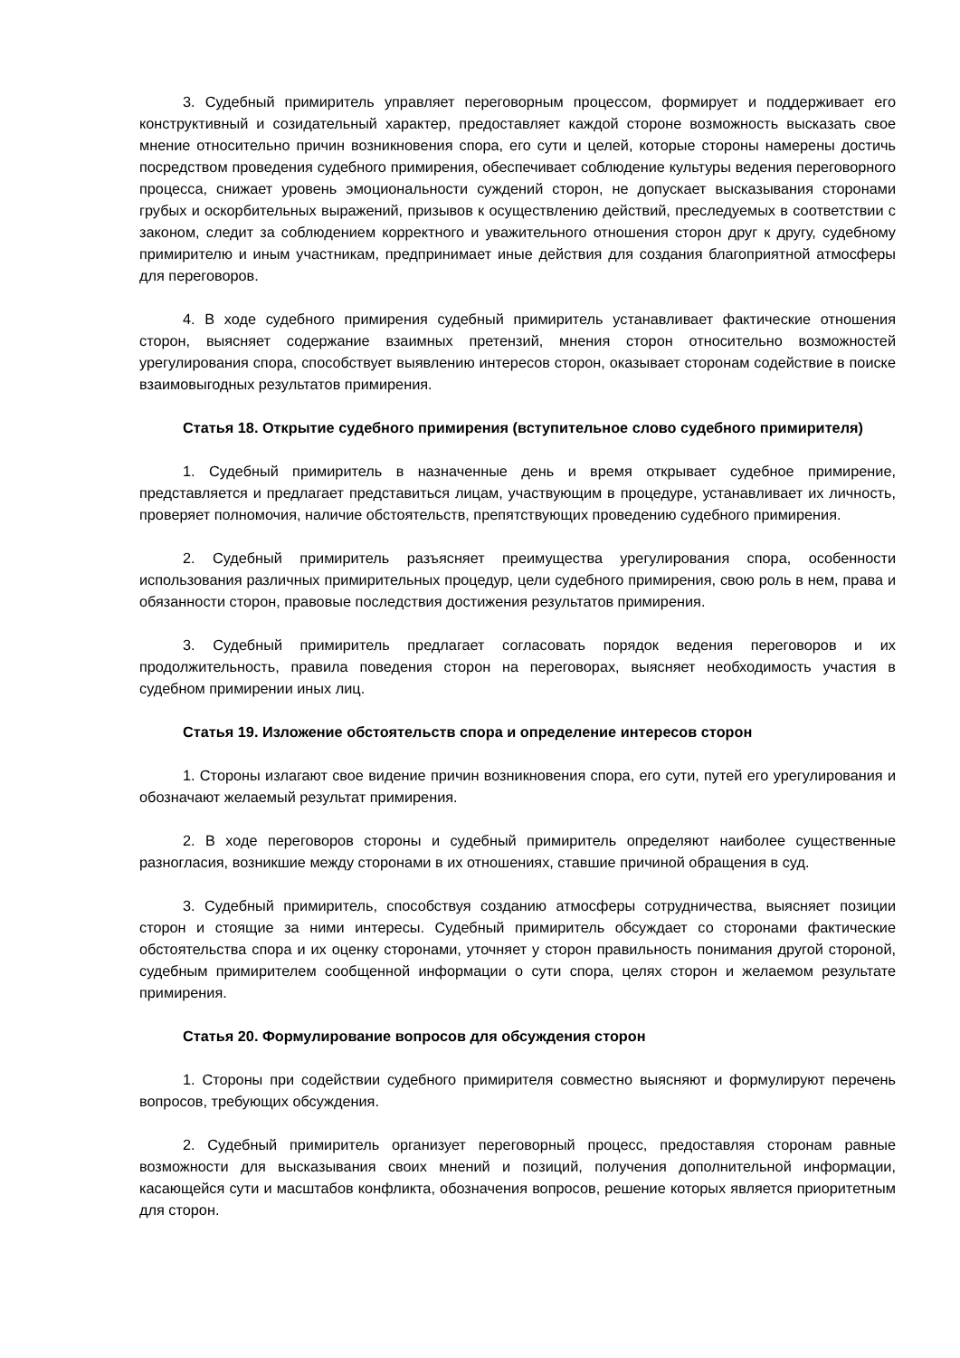3. Судебный примиритель управляет переговорным процессом, формирует и поддерживает его конструктивный и созидательный характер, предоставляет каждой стороне возможность высказать свое мнение относительно причин возникновения спора, его сути и целей, которые стороны намерены достичь посредством проведения судебного примирения, обеспечивает соблюдение культуры ведения переговорного процесса, снижает уровень эмоциональности суждений сторон, не допускает высказывания сторонами грубых и оскорбительных выражений, призывов к осуществлению действий, преследуемых в соответствии с законом, следит за соблюдением корректного и уважительного отношения сторон друг к другу, судебному примирителю и иным участникам, предпринимает иные действия для создания благоприятной атмосферы для переговоров.
4. В ходе судебного примирения судебный примиритель устанавливает фактические отношения сторон, выясняет содержание взаимных претензий, мнения сторон относительно возможностей урегулирования спора, способствует выявлению интересов сторон, оказывает сторонам содействие в поиске взаимовыгодных результатов примирения.
Статья 18. Открытие судебного примирения (вступительное слово судебного примирителя)
1. Судебный примиритель в назначенные день и время открывает судебное примирение, представляется и предлагает представиться лицам, участвующим в процедуре, устанавливает их личность, проверяет полномочия, наличие обстоятельств, препятствующих проведению судебного примирения.
2. Судебный примиритель разъясняет преимущества урегулирования спора, особенности использования различных примирительных процедур, цели судебного примирения, свою роль в нем, права и обязанности сторон, правовые последствия достижения результатов примирения.
3. Судебный примиритель предлагает согласовать порядок ведения переговоров и их продолжительность, правила поведения сторон на переговорах, выясняет необходимость участия в судебном примирении иных лиц.
Статья 19. Изложение обстоятельств спора и определение интересов сторон
1. Стороны излагают свое видение причин возникновения спора, его сути, путей его урегулирования и обозначают желаемый результат примирения.
2. В ходе переговоров стороны и судебный примиритель определяют наиболее существенные разногласия, возникшие между сторонами в их отношениях, ставшие причиной обращения в суд.
3. Судебный примиритель, способствуя созданию атмосферы сотрудничества, выясняет позиции сторон и стоящие за ними интересы. Судебный примиритель обсуждает со сторонами фактические обстоятельства спора и их оценку сторонами, уточняет у сторон правильность понимания другой стороной, судебным примирителем сообщенной информации о сути спора, целях сторон и желаемом результате примирения.
Статья 20. Формулирование вопросов для обсуждения сторон
1. Стороны при содействии судебного примирителя совместно выясняют и формулируют перечень вопросов, требующих обсуждения.
2. Судебный примиритель организует переговорный процесс, предоставляя сторонам равные возможности для высказывания своих мнений и позиций, получения дополнительной информации, касающейся сути и масштабов конфликта, обозначения вопросов, решение которых является приоритетным для сторон.